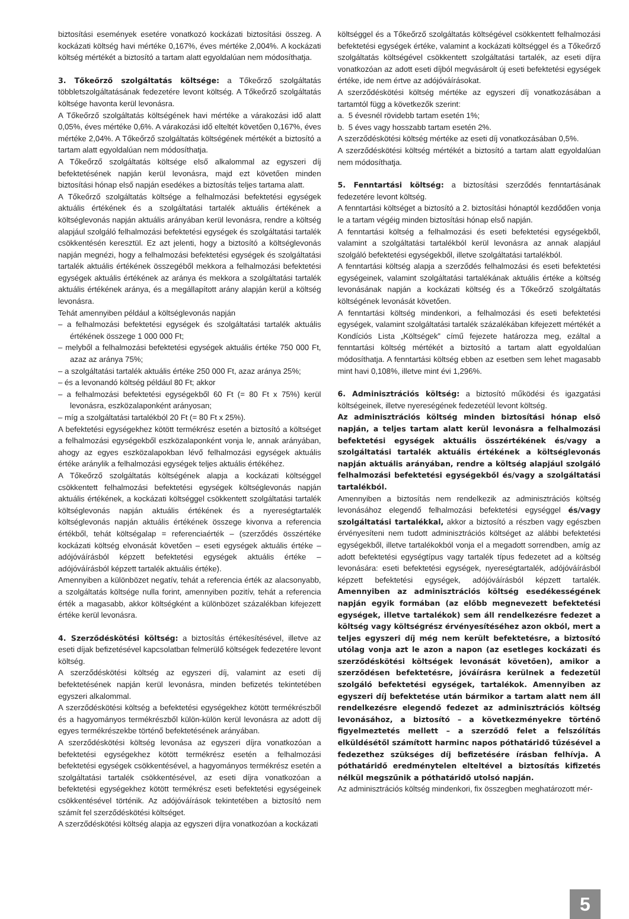biztosítási események esetére vonatkozó kockázati biztosítási összeg. A kockázati költség havi mértéke 0,167%, éves mértéke 2,004%. A kockázati költség mértékét a biztosító a tartam alatt egyoldalúan nem módosíthatja.
3. Tőkeőrző szolgáltatás költsége: a Tőkeőrző szolgáltatás többletszolgáltatásának fedezetére levont költség. A Tőkeőrző szolgáltatás költsége havonta kerül levonásra.
A Tőkeőrző szolgáltatás költségének havi mértéke a várakozási idő alatt 0,05%, éves mértéke 0,6%. A várakozási idő elteltét követően 0,167%, éves mértéke 2,04%. A Tőkeőrző szolgáltatás költségének mértékét a biztosító a tartam alatt egyoldalúan nem módosíthatja.
A Tőkeőrző szolgáltatás költsége első alkalommal az egyszeri díj befektetésének napján kerül levonásra, majd ezt követően minden biztosítási hónap első napján esedékes a biztosítás teljes tartama alatt.
A Tőkeőrző szolgáltatás költsége a felhalmozási befektetési egységek aktuális értékének és a szolgáltatási tartalék aktuális értékének a költséglevonás napján aktuális arányában kerül levonásra, rendre a költség alapjául szolgáló felhalmozási befektetési egységek és szolgáltatási tartalék csökkentésén keresztül. Ez azt jelenti, hogy a biztosító a költséglevonás napján megnézi, hogy a felhalmozási befektetési egységek és szolgáltatási tartalék aktuális értékének összegéből mekkora a felhalmozási befektetési egységek aktuális értékének az aránya és mekkora a szolgáltatási tartalék aktuális értékének aránya, és a megállapított arány alapján kerül a költség levonásra.
Tehát amennyiben például a költséglevonás napján
– a felhalmozási befektetési egységek és szolgáltatási tartalék aktuális értékének összege 1 000 000 Ft;
– melyből a felhalmozási befektetési egységek aktuális értéke 750 000 Ft, azaz az aránya 75%;
– a szolgáltatási tartalék aktuális értéke 250 000 Ft, azaz aránya 25%;
– és a levonandó költség például 80 Ft; akkor
– a felhalmozási befektetési egységekből 60 Ft (= 80 Ft x 75%) kerül levonásra, eszközalaponként arányosan;
– míg a szolgáltatási tartalékból 20 Ft (= 80 Ft x 25%).
A befektetési egységekhez kötött termékrész esetén a biztosító a költséget a felhalmozási egységekből eszközalaponként vonja le, annak arányában, ahogy az egyes eszközalapokban lévő felhalmozási egységek aktuális értéke aránylik a felhalmozási egységek teljes aktuális értékéhez.
A Tőkeőrző szolgáltatás költségének alapja a kockázati költséggel csökkentett felhalmozási befektetési egységek költséglevonás napján aktuális értékének, a kockázati költséggel csökkentett szolgáltatási tartalék költséglevonás napján aktuális értékének és a nyereségtartalék költséglevonás napján aktuális értékének összege kivonva a referencia értékből, tehát költségalap = referenciaérték – (szerződés összértéke kockázati költség elvonását követően – eseti egységek aktuális értéke – adójóváírásból képzett befektetési egységek aktuális értéke – adójóváírásból képzett tartalék aktuális értéke).
Amennyiben a különbözet negatív, tehát a referencia érték az alacsonyabb, a szolgáltatás költsége nulla forint, amennyiben pozitív, tehát a referencia érték a magasabb, akkor költségként a különbözet százalékban kifejezett értéke kerül levonásra.
4. Szerződéskötési költség: a biztosítás értékesítésével, illetve az eseti díjak befizetésével kapcsolatban felmerülő költségek fedezetére levont költség.
A szerződéskötési költség az egyszeri díj, valamint az eseti díj befektetésének napján kerül levonásra, minden befizetés tekintetében egyszeri alkalommal.
A szerződéskötési költség a befektetési egységekhez kötött termékrészből és a hagyományos termékrészből külön-külön kerül levonásra az adott díj egyes termékrészekbe történő befektetésének arányában.
A szerződéskötési költség levonása az egyszeri díjra vonatkozóan a befektetési egységekhez kötött termékrész esetén a felhalmozási befektetési egységek csökkentésével, a hagyományos termékrész esetén a szolgáltatási tartalék csökkentésével, az eseti díjra vonatkozóan a befektetési egységekhez kötött termékrész eseti befektetési egységeinek csökkentésével történik. Az adójóváírások tekintetében a biztosító nem számít fel szerződéskötési költséget.
A szerződéskötési költség alapja az egyszeri díjra vonatkozóan a kockázati
költséggel és a Tőkeőrző szolgáltatás költségével csökkentett felhalmozási befektetési egységek értéke, valamint a kockázati költséggel és a Tőkeőrző szolgáltatás költségével csökkentett szolgáltatási tartalék, az eseti díjra vonatkozóan az adott eseti díjból megvásárolt új eseti befektetési egységek értéke, ide nem értve az adójóváírásokat.
A szerződéskötési költség mértéke az egyszeri díj vonatkozásában a tartamtól függ a következők szerint:
a. 5 évesnél rövidebb tartam esetén 1%;
b. 5 éves vagy hosszabb tartam esetén 2%.
A szerződéskötési költség mértéke az eseti díj vonatkozásában 0,5%.
A szerződéskötési költség mértékét a biztosító a tartam alatt egyoldalúan nem módosíthatja.
5. Fenntartási költség: a biztosítási szerződés fenntartásának fedezetére levont költség.
A fenntartási költséget a biztosító a 2. biztosítási hónaptól kezdődően vonja le a tartam végéig minden biztosítási hónap első napján.
A fenntartási költség a felhalmozási és eseti befektetési egységekből, valamint a szolgáltatási tartalékból kerül levonásra az annak alapjául szolgáló befektetési egységekből, illetve szolgáltatási tartalékból.
A fenntartási költség alapja a szerződés felhalmozási és eseti befektetési egységeinek, valamint szolgáltatási tartalékának aktuális értéke a költség levonásának napján a kockázati költség és a Tőkeőrző szolgáltatás költségének levonását követően.
A fenntartási költség mindenkori, a felhalmozási és eseti befektetési egységek, valamint szolgáltatási tartalék százalékában kifejezett mértékét a Kondíciós Lista „Költségek” című fejezete határozza meg, ezáltal a fenntartási költség mértékét a biztosító a tartam alatt egyoldalúan módosíthatja. A fenntartási költség ebben az esetben sem lehet magasabb mint havi 0,108%, illetve mint évi 1,296%.
6. Adminisztrációs költség: a biztosító működési és igazgatási költségeinek, illetve nyereségének fedezetéül levont költség.
Az adminisztrációs költség minden biztosítási hónap első napján, a teljes tartam alatt kerül levonásra a felhalmozási befektetési egységek aktuális összértékének és/vagy a szolgáltatási tartalék aktuális értékének a költséglevonás napján aktuális arányában, rendre a költség alapjául szolgáló felhalmozási befektetési egységekből és/vagy a szolgáltatási tartalékból.
Amennyiben a biztosítás nem rendelkezik az adminisztrációs költség levonásához elegendő felhalmozási befektetési egységgel és/vagy szolgáltatási tartalékkal, akkor a biztosító a részben vagy egészben érvényesíteni nem tudott adminisztrációs költséget az alábbi befektetési egységekből, illetve tartalékokból vonja el a megadott sorrendben, amíg az adott befektetési egységtípus vagy tartalék típus fedezetet ad a költség levonására: eseti befektetési egységek, nyereségtartalék, adójóváírásból képzett befektetési egységek, adójóváírásból képzett tartalék. Amennyiben az adminisztrációs költség esedékességének napján egyik formában (az előbb megnevezett befektetési egységek, illetve tartalékok) sem áll rendelkezésre fedezet a költség vagy költségrész érvényesítéséhez azon okból, mert a teljes egyszeri díj még nem került befektetésre, a biztosító utólag vonja azt le azon a napon (az esetleges kockázati és szerződéskötési költségek levonását követően), amikor a szerződésen befektetésre, jóváírásra kerülnek a fedezetül szolgáló befektetési egységek, tartalékok. Amennyiben az egyszeri díj befektetése után bármikor a tartam alatt nem áll rendelkezésre elegendő fedezet az adminisztrációs költség levonásához, a biztosító – a következményekre történő figyelmeztetés mellett – a szerződő felet a felszólítás elküldésétől számított harminc napos póthatáridő tűzésével a fedezethez szükséges díj befizetésére írásban felhívja. A póthatáridő eredménytelen elteltével a biztosítás kifizetés nélkül megszűnik a póthatáridő utolsó napján.
Az adminisztrációs költség mindenkori, fix összegben meghatározott mér-
5